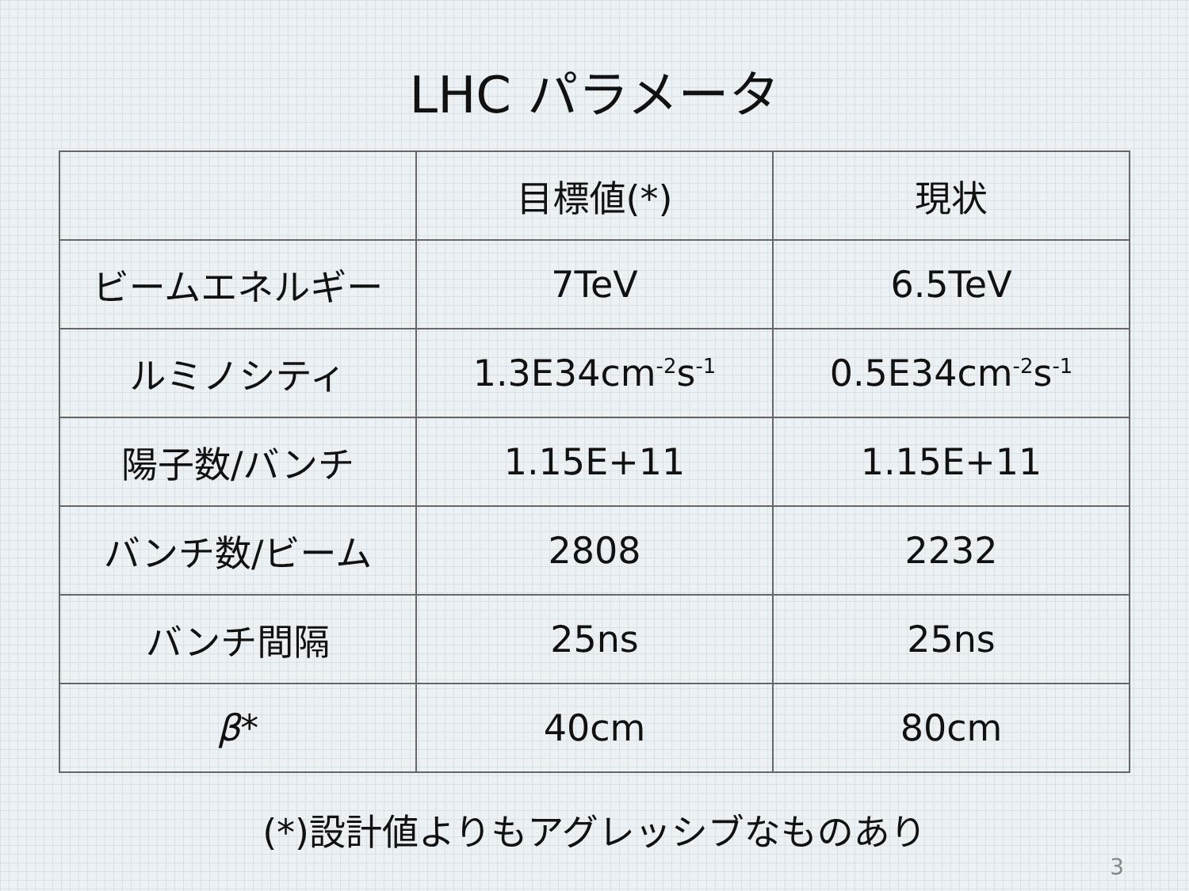LHC パラメータ
| | 目標値(*) | 現状 |
| --- | --- | --- |
| ビームエネルギー | 7TeV | 6.5TeV |
| ルミノシティ | 1.3E34cm<sup>-2</sup>s<sup>-1</sup> | 0.5E34cm<sup>-2</sup>s<sup>-1</sup> |
| 陽子数/バンチ | 1.15E+11 | 1.15E+11 |
| バンチ数/ビーム | 2808 | 2232 |
| バンチ間隔 | 25ns | 25ns |
| β * | 40cm | 80cm |
(*)設計値よりもアグレッシブなものあり
3